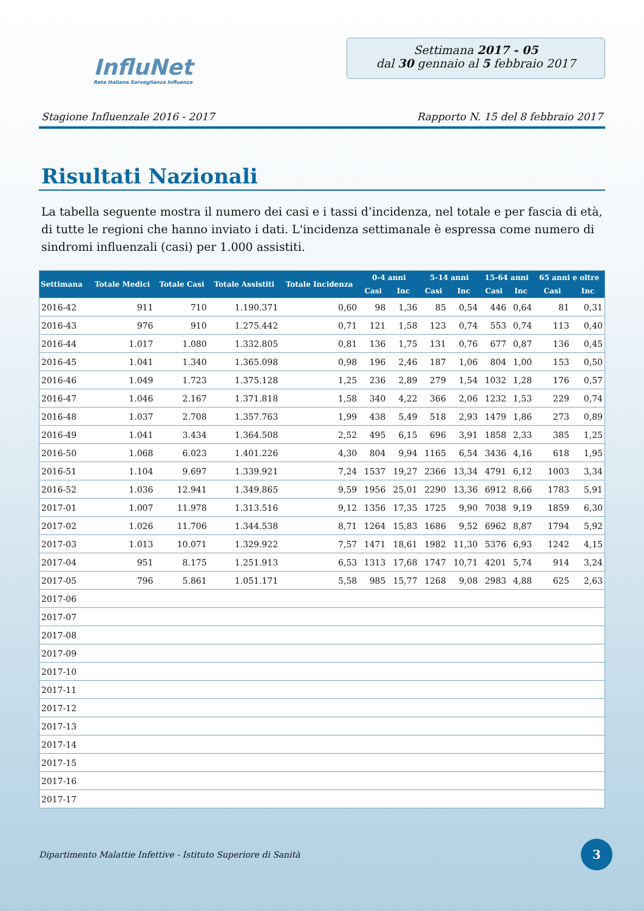InfluNet
Rete Italiana Sorveglianza Influenza
Settimana 2017 - 05
dal 30 gennaio al 5 febbraio 2017
Stagione Influenzale 2016 - 2017 Rapporto N. 15 del 8 febbraio 2017
Risultati Nazionali
La tabella seguente mostra il numero dei casi e i tassi d’incidenza, nel totale e per fascia di età, di tutte le regioni che hanno inviato i dati. L'incidenza settimanale è espressa come numero di sindromi influenzali (casi) per 1.000 assistiti.
| Settimana | Totale Medici | Totale Casi | Totale Assistiti | Totale Incidenza | 0-4 anni | | 5-14 anni | | 15-64 anni | | 65 anni e oltre | |
| --- | --- | --- | --- | --- | --- | --- | --- | --- | --- | --- | --- | --- |
| | | | | | Casi | Inc | Casi | Inc | Casi | Inc | Casi | Inc |
| 2016-42 | 911 | 710 | 1.190.371 | 0,60 | 98 | 1,36 | 85 | 0,54 | 446 | 0,64 | 81 | 0,31 |
| 2016-43 | 976 | 910 | 1.275.442 | 0,71 | 121 | 1,58 | 123 | 0,74 | 553 | 0,74 | 113 | 0,40 |
| 2016-44 | 1.017 | 1.080 | 1.332.805 | 0,81 | 136 | 1,75 | 131 | 0,76 | 677 | 0,87 | 136 | 0,45 |
| 2016-45 | 1.041 | 1.340 | 1.365.098 | 0,98 | 196 | 2,46 | 187 | 1,06 | 804 | 1,00 | 153 | 0,50 |
| 2016-46 | 1.049 | 1.723 | 1.375.128 | 1,25 | 236 | 2,89 | 279 | 1,54 | 1032 | 1,28 | 176 | 0,57 |
| 2016-47 | 1.046 | 2.167 | 1.371.818 | 1,58 | 340 | 4,22 | 366 | 2,06 | 1232 | 1,53 | 229 | 0,74 |
| 2016-48 | 1.037 | 2.708 | 1.357.763 | 1,99 | 438 | 5,49 | 518 | 2,93 | 1479 | 1,86 | 273 | 0,89 |
| 2016-49 | 1.041 | 3.434 | 1.364.508 | 2,52 | 495 | 6,15 | 696 | 3,91 | 1858 | 2,33 | 385 | 1,25 |
| 2016-50 | 1.068 | 6.023 | 1.401.226 | 4,30 | 804 | 9,94 | 1165 | 6,54 | 3436 | 4,16 | 618 | 1,95 |
| 2016-51 | 1.104 | 9.697 | 1.339.921 | 7,24 | 1537 | 19,27 | 2366 | 13,34 | 4791 | 6,12 | 1003 | 3,34 |
| 2016-52 | 1.036 | 12.941 | 1.349.865 | 9,59 | 1956 | 25,01 | 2290 | 13,36 | 6912 | 8,66 | 1783 | 5,91 |
| 2017-01 | 1.007 | 11.978 | 1.313.516 | 9,12 | 1356 | 17,35 | 1725 | 9,90 | 7038 | 9,19 | 1859 | 6,30 |
| 2017-02 | 1.026 | 11.706 | 1.344.538 | 8,71 | 1264 | 15,83 | 1686 | 9,52 | 6962 | 8,87 | 1794 | 5,92 |
| 2017-03 | 1.013 | 10.071 | 1.329.922 | 7,57 | 1471 | 18,61 | 1982 | 11,30 | 5376 | 6,93 | 1242 | 4,15 |
| 2017-04 | 951 | 8.175 | 1.251.913 | 6,53 | 1313 | 17,68 | 1747 | 10,71 | 4201 | 5,74 | 914 | 3,24 |
| 2017-05 | 796 | 5.861 | 1.051.171 | 5,58 | 985 | 15,77 | 1268 | 9,08 | 2983 | 4,88 | 625 | 2,63 |
| 2017-06 | | | | | | | | | | | | |
| 2017-07 | | | | | | | | | | | | |
| 2017-08 | | | | | | | | | | | | |
| 2017-09 | | | | | | | | | | | | |
| 2017-10 | | | | | | | | | | | | |
| 2017-11 | | | | | | | | | | | | |
| 2017-12 | | | | | | | | | | | | |
| 2017-13 | | | | | | | | | | | | |
| 2017-14 | | | | | | | | | | | | |
| 2017-15 | | | | | | | | | | | | |
| 2017-16 | | | | | | | | | | | | |
| 2017-17 | | | | | | | | | | | | |
Dipartimento Malattie Infettive - Istituto Superiore di Sanità 3